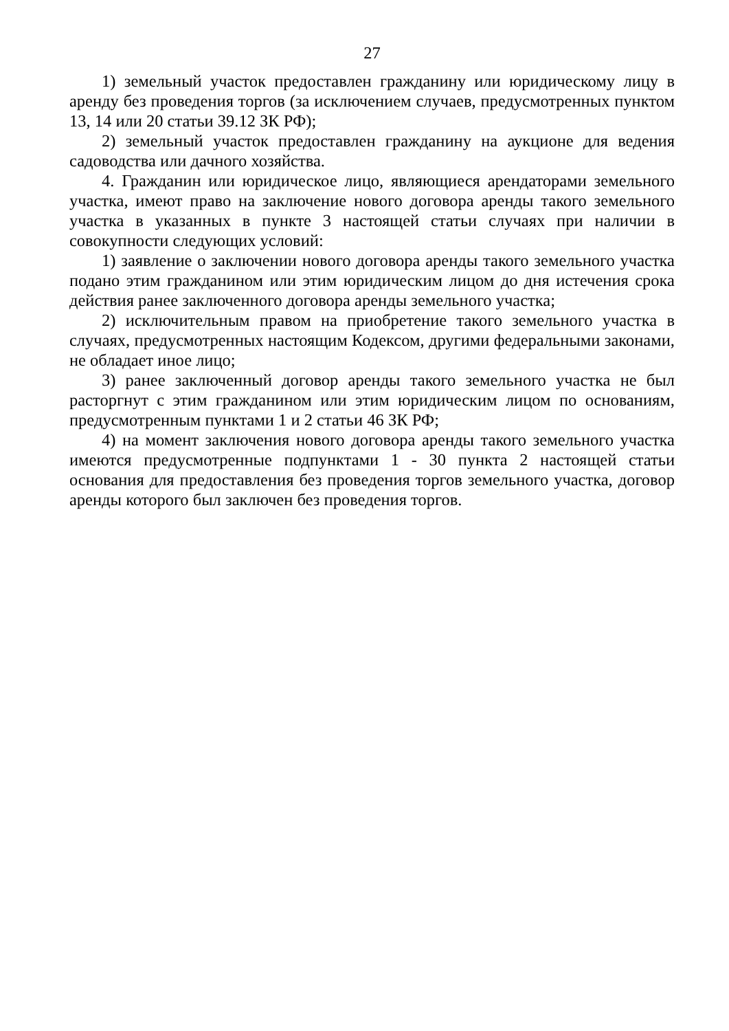27
1) земельный участок предоставлен гражданину или юридическому лицу в аренду без проведения торгов (за исключением случаев, предусмотренных пунктом 13, 14 или 20 статьи 39.12 ЗК РФ);
2) земельный участок предоставлен гражданину на аукционе для ведения садоводства или дачного хозяйства.
4. Гражданин или юридическое лицо, являющиеся арендаторами земельного участка, имеют право на заключение нового договора аренды такого земельного участка в указанных в пункте 3 настоящей статьи случаях при наличии в совокупности следующих условий:
1) заявление о заключении нового договора аренды такого земельного участка подано этим гражданином или этим юридическим лицом до дня истечения срока действия ранее заключенного договора аренды земельного участка;
2) исключительным правом на приобретение такого земельного участка в случаях, предусмотренных настоящим Кодексом, другими федеральными законами, не обладает иное лицо;
3) ранее заключенный договор аренды такого земельного участка не был расторгнут с этим гражданином или этим юридическим лицом по основаниям, предусмотренным пунктами 1 и 2 статьи 46 ЗК РФ;
4) на момент заключения нового договора аренды такого земельного участка имеются предусмотренные подпунктами 1 - 30 пункта 2 настоящей статьи основания для предоставления без проведения торгов земельного участка, договор аренды которого был заключен без проведения торгов.